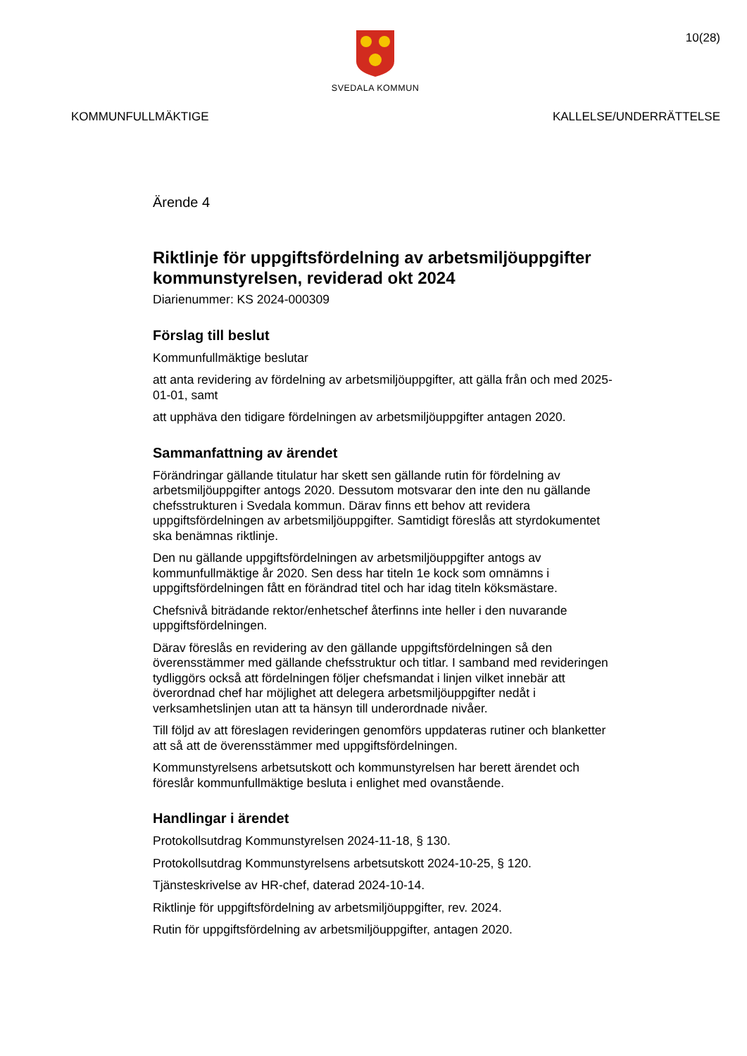SVEDALA KOMMUN
10(28)
KOMMUNFULLMÄKTIGE KALLELSE/UNDERRÄTTELSE
Ärende 4
Riktlinje för uppgiftsfördelning av arbetsmiljöuppgifter kommunstyrelsen, reviderad okt 2024
Diarienummer: KS 2024-000309
Förslag till beslut
Kommunfullmäktige beslutar
att anta revidering av fördelning av arbetsmiljöuppgifter, att gälla från och med 2025-01-01, samt
att upphäva den tidigare fördelningen av arbetsmiljöuppgifter antagen 2020.
Sammanfattning av ärendet
Förändringar gällande titulatur har skett sen gällande rutin för fördelning av arbetsmiljöuppgifter antogs 2020. Dessutom motsvarar den inte den nu gällande chefsstrukturen i Svedala kommun. Därav finns ett behov att revidera uppgiftsfördelningen av arbetsmiljöuppgifter. Samtidigt föreslås att styrdokumentet ska benämnas riktlinje.
Den nu gällande uppgiftsfördelningen av arbetsmiljöuppgifter antogs av kommunfullmäktige år 2020. Sen dess har titeln 1e kock som omnämns i uppgiftsfördelningen fått en förändrad titel och har idag titeln köksmästare.
Chefsnivå biträdande rektor/enhetschef återfinns inte heller i den nuvarande uppgiftsfördelningen.
Därav föreslås en revidering av den gällande uppgiftsfördelningen så den överensstämmer med gällande chefsstruktur och titlar. I samband med revideringen tydliggörs också att fördelningen följer chefsmandat i linjen vilket innebär att överordnad chef har möjlighet att delegera arbetsmiljöuppgifter nedåt i verksamhetslinjen utan att ta hänsyn till underordnade nivåer.
Till följd av att föreslagen revideringen genomförs uppdateras rutiner och blanketter att så att de överensstämmer med uppgiftsfördelningen.
Kommunstyrelsens arbetsutskott och kommunstyrelsen har berett ärendet och föreslår kommunfullmäktige besluta i enlighet med ovanstående.
Handlingar i ärendet
Protokollsutdrag Kommunstyrelsen 2024-11-18, § 130.
Protokollsutdrag Kommunstyrelsens arbetsutskott 2024-10-25, § 120.
Tjänsteskrivelse av HR-chef, daterad 2024-10-14.
Riktlinje för uppgiftsfördelning av arbetsmiljöuppgifter, rev. 2024.
Rutin för uppgiftsfördelning av arbetsmiljöuppgifter, antagen 2020.